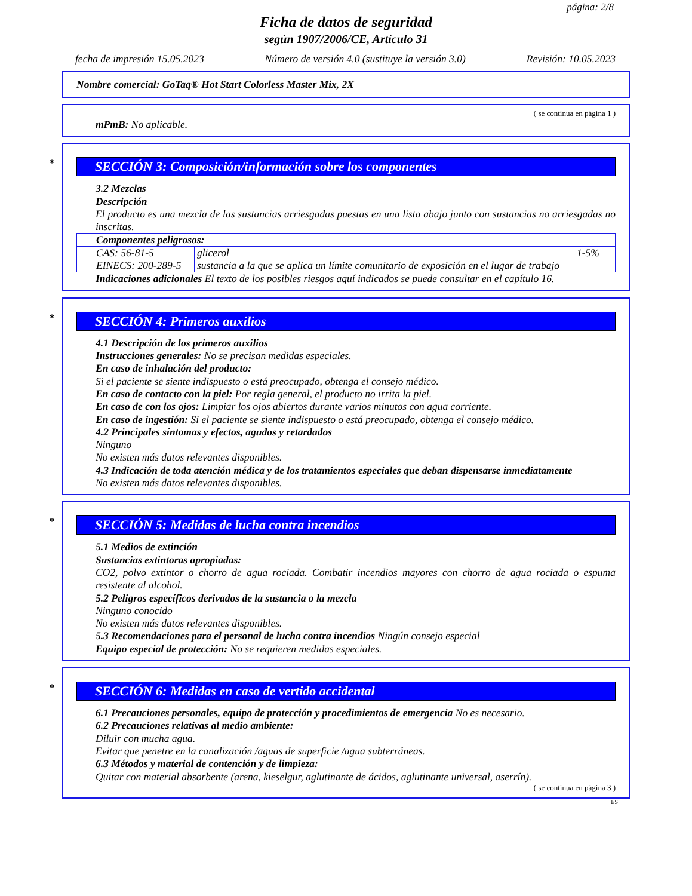página: 2/8
Ficha de datos de seguridad
según 1907/2006/CE, Artículo 31
fecha de impresión 15.05.2023 Número de versión 4.0 (sustituye la versión 3.0) Revisión: 10.05.2023
Nombre comercial: GoTaq® Hot Start Colorless Master Mix, 2X
( se continua en página 1 )
mPmB: No aplicable.
* SECCIÓN 3: Composición/información sobre los componentes
3.2 Mezclas
Descripción
El producto es una mezcla de las sustancias arriesgadas puestas en una lista abajo junto con sustancias no arriesgadas no inscritas.
| Componentes peligrosos: | | |
| CAS: 56-81-5 EINECS: 200-289-5 | glicerol sustancia a la que se aplica un límite comunitario de exposición en el lugar de trabajo | 1-5% |
Indicaciones adicionales El texto de los posibles riesgos aquí indicados se puede consultar en el capítulo 16.
* SECCIÓN 4: Primeros auxilios
4.1 Descripción de los primeros auxilios
Instrucciones generales: No se precisan medidas especiales.
En caso de inhalación del producto:
Si el paciente se siente indispuesto o está preocupado, obtenga el consejo médico.
En caso de contacto con la piel: Por regla general, el producto no irrita la piel.
En caso de con los ojos: Limpiar los ojos abiertos durante varios minutos con agua corriente.
En caso de ingestión: Si el paciente se siente indispuesto o está preocupado, obtenga el consejo médico.
4.2 Principales síntomas y efectos, agudos y retardados
Ninguno
No existen más datos relevantes disponibles.
4.3 Indicación de toda atención médica y de los tratamientos especiales que deban dispensarse inmediatamente
No existen más datos relevantes disponibles.
* SECCIÓN 5: Medidas de lucha contra incendios
5.1 Medios de extinción
Sustancias extintoras apropiadas:
CO2, polvo extintor o chorro de agua rociada. Combatir incendios mayores con chorro de agua rociada o espuma resistente al alcohol.
5.2 Peligros específicos derivados de la sustancia o la mezcla
Ninguno conocido
No existen más datos relevantes disponibles.
5.3 Recomendaciones para el personal de lucha contra incendios Ningún consejo especial
Equipo especial de protección: No se requieren medidas especiales.
* SECCIÓN 6: Medidas en caso de vertido accidental
6.1 Precauciones personales, equipo de protección y procedimientos de emergencia No es necesario.
6.2 Precauciones relativas al medio ambiente:
Diluir con mucha agua.
Evitar que penetre en la canalización /aguas de superficie /agua subterráneas.
6.3 Métodos y material de contención y de limpieza:
Quitar con material absorbente (arena, kieselgur, aglutinante de ácidos, aglutinante universal, aserrín).
( se continua en página 3 )
ES